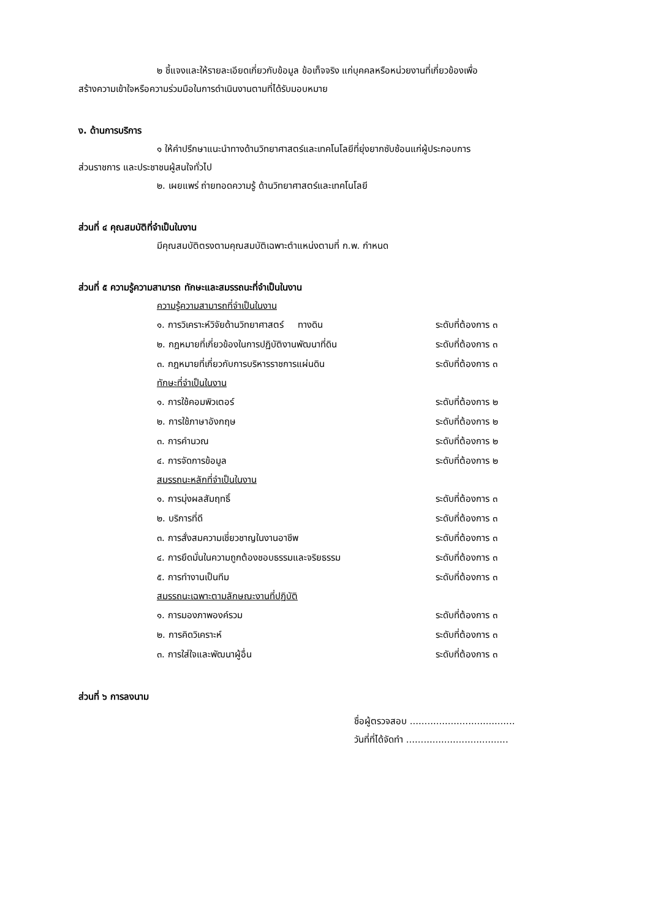๒ ชี้แจงและให้รายละเอียดเกี่ยวกับข้อมูล ข้อเท็จจริง แก่บุคคลหรือหน่วยงานที่เกี่ยวข้องเพื่อ
สร้างความเข้าใจหรือความร่วมมือในการดำเนินงานตามที่ได้รับมอบหมาย
ง. ด้านการบริการ
๑ ให้คำปรึกษาแนะนำทางด้านวิทยาศาสตร์และเทคโนโลยีที่ยุ่งยากซับซ้อนแก่ผู้ประกอบการ
ส่วนราชการ และประชาชนผู้สนใจทั่วไป
๒. เผยแพร่ ถ่ายทอดความรู้ ด้านวิทยาศาสตร์และเทคโนโลยี
ส่วนที่ ๔ คุณสมบัติที่จำเป็นในงาน
มีคุณสมบัติตรงตามคุณสมบัติเฉพาะตำแหน่งตามที่ ก.พ. กำหนด
ส่วนที่ ๕ ความรู้ความสามารถ ทักษะและสมรรถนะที่จำเป็นในงาน
ความรู้ความสามารถที่จำเป็นในงาน
๑. การวิเคราะห์วิจัยด้านวิทยาศาสตร์ ทางดิน ระดับที่ต้องการ ๓
๒. กฎหมายที่เกี่ยวข้องในการปฏิบัติงานพัฒนาที่ดิน ระดับที่ต้องการ ๓
๓. กฎหมายที่เกี่ยวกับการบริหารราชการแผ่นดิน ระดับที่ต้องการ ๓
ทักษะที่จำเป็นในงาน
๑. การใช้คอมพิวเตอร์ ระดับที่ต้องการ ๒
๒. การใช้ภาษาอังกฤษ ระดับที่ต้องการ ๒
๓. การคำนวณ ระดับที่ต้องการ ๒
๔. การจัดการข้อมูล ระดับที่ต้องการ ๒
สมรรถนะหลักที่จำเป็นในงาน
๑. การมุ่งผลสัมฤทธิ์ ระดับที่ต้องการ ๓
๒. บริการที่ดี ระดับที่ต้องการ ๓
๓. การสั่งสมความเชี่ยวชาญในงานอาชีพ ระดับที่ต้องการ ๓
๔. การยึดมั่นในความถูกต้องชอบธรรมและจริยธรรม ระดับที่ต้องการ ๓
๕. การทำงานเป็นทีม ระดับที่ต้องการ ๓
สมรรถนะเฉพาะตามลักษณะงานที่ปฏิบัติ
๑. การมองภาพองค์รวม ระดับที่ต้องการ ๓
๒. การคิดวิเคราะห์ ระดับที่ต้องการ ๓
๓. การใส่ใจและพัฒนาผู้อื่น ระดับที่ต้องการ ๓
ส่วนที่ ๖ การลงนาม
ชื่อผู้ตรวจสอบ ....................................
วันที่ที่ได้จัดทำ ...................................